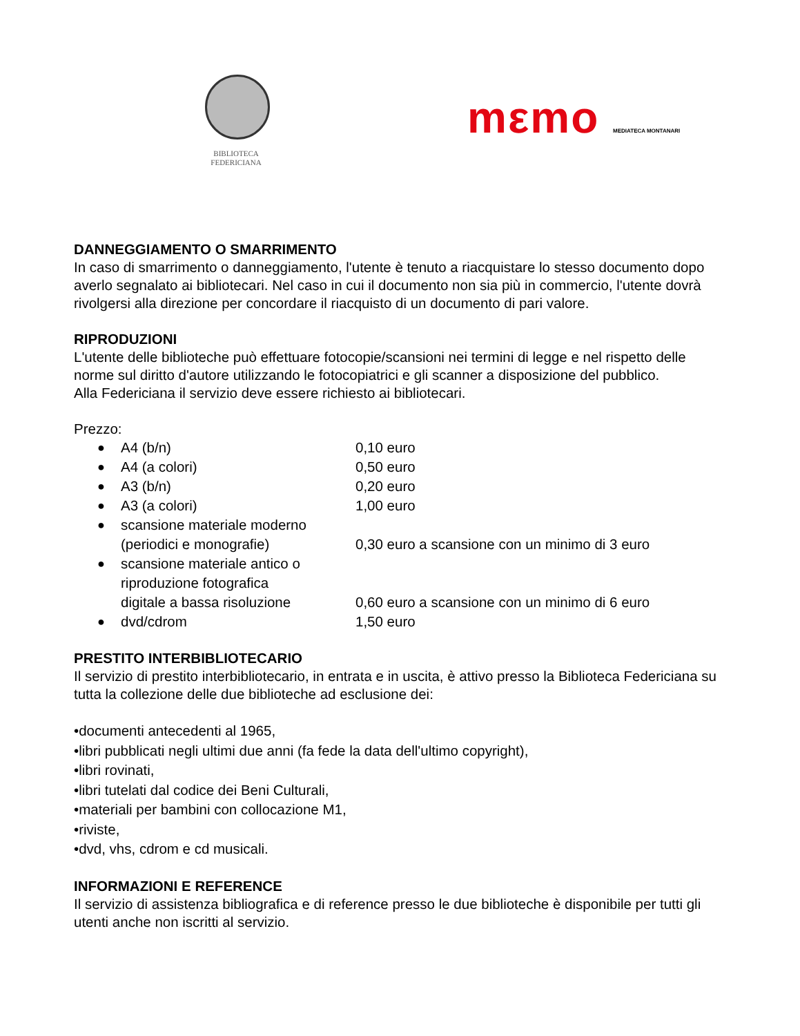BIBLIOTECA
FEDERICIANA
mεmo MEDIATECA MONTANARI
DANNEGGIAMENTO O SMARRIMENTO
In caso di smarrimento o danneggiamento, l'utente è tenuto a riacquistare lo stesso documento dopo averlo segnalato ai bibliotecari. Nel caso in cui il documento non sia più in commercio, l'utente dovrà rivolgersi alla direzione per concordare il riacquisto di un documento di pari valore.
RIPRODUZIONI
L'utente delle biblioteche può effettuare fotocopie/scansioni nei termini di legge e nel rispetto delle norme sul diritto d'autore utilizzando le fotocopiatrici e gli scanner a disposizione del pubblico.
Alla Federiciana il servizio deve essere richiesto ai bibliotecari.
Prezzo:
| ● | A4 (b/n) | 0,10 euro |
| ● | A4 (a colori) | 0,50 euro |
| ● | A3 (b/n) | 0,20 euro |
| ● | A3 (a colori) | 1,00 euro |
| ● | scansione materiale moderno (periodici e monografie) | 0,30 euro a scansione con un minimo di 3 euro |
| ● | scansione materiale antico o riproduzione fotografica digitale a bassa risoluzione | 0,60 euro a scansione con un minimo di 6 euro |
| ● | dvd/cdrom | 1,50 euro |
PRESTITO INTERBIBLIOTECARIO
Il servizio di prestito interbibliotecario, in entrata e in uscita, è attivo presso la Biblioteca Federiciana su tutta la collezione delle due biblioteche ad esclusione dei:
•documenti antecedenti al 1965,
•libri pubblicati negli ultimi due anni (fa fede la data dell'ultimo copyright),
•libri rovinati,
•libri tutelati dal codice dei Beni Culturali,
•materiali per bambini con collocazione M1,
•riviste,
•dvd, vhs, cdrom e cd musicali.
INFORMAZIONI E REFERENCE
Il servizio di assistenza bibliografica e di reference presso le due biblioteche è disponibile per tutti gli utenti anche non iscritti al servizio.